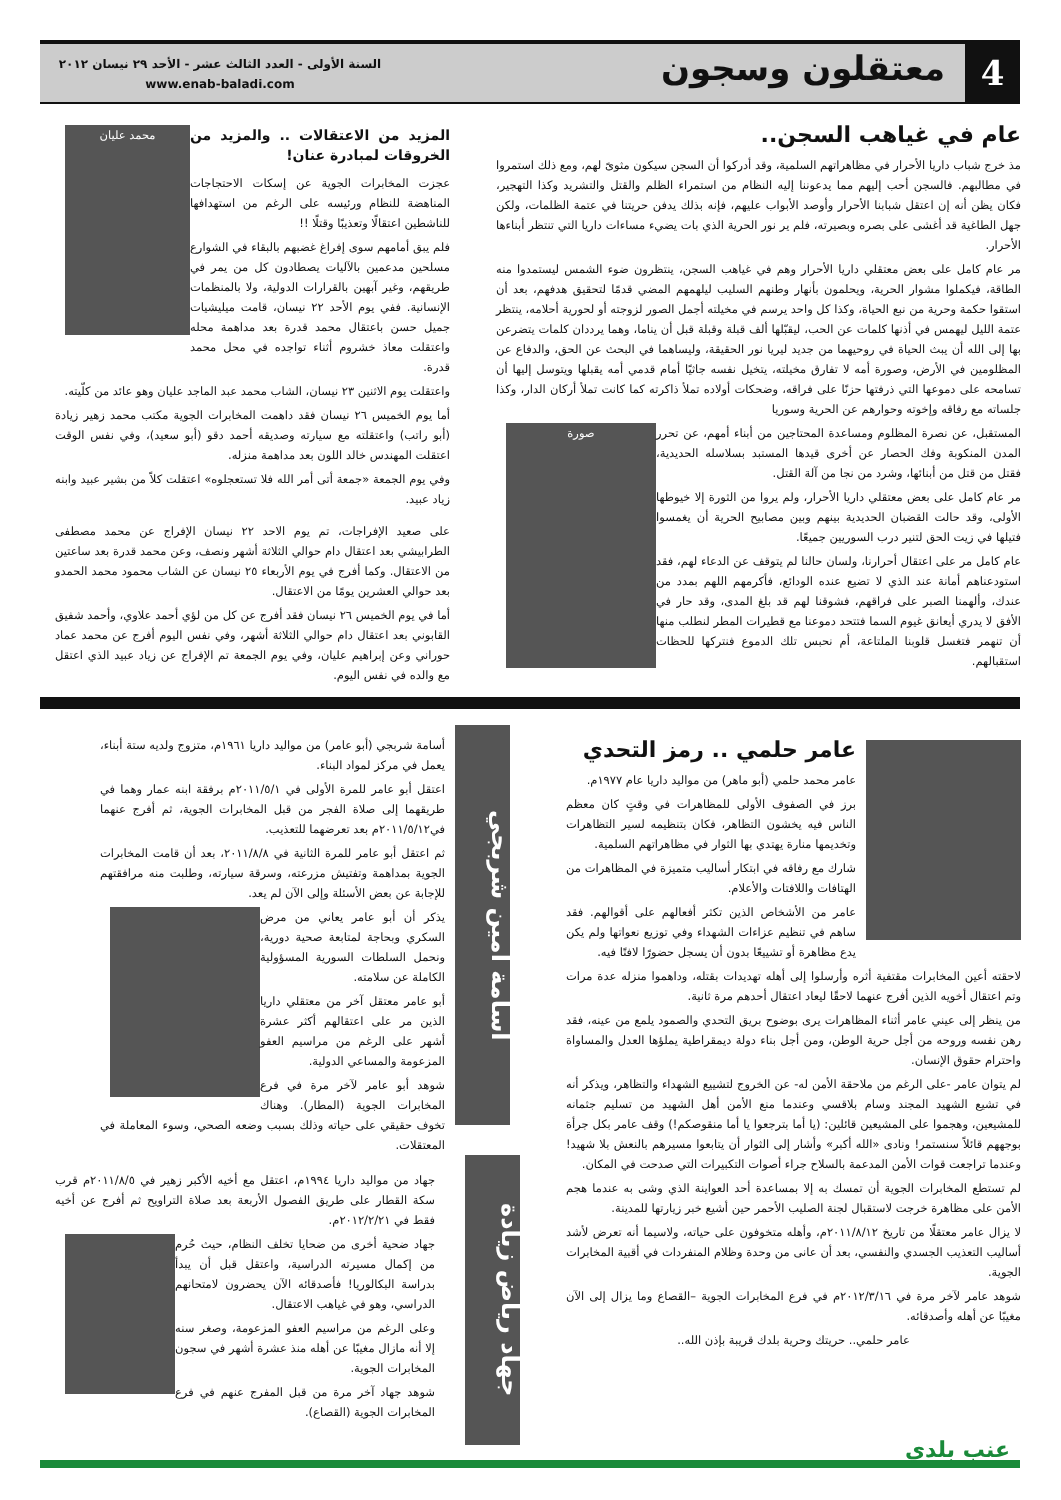4
معتقلون وسجون
السنة الأولى - العدد الثالث عشر - الأحد ٢٩ نيسان ٢٠١٢
www.enab-baladi.com
عام في غياهب السجن..
مذ خرج شباب داريا الأحرار في مظاهراتهم السلمية، وقد أدركوا أن السجن سيكون مثوىً لهم، ومع ذلك استمروا في مطالبهم. فالسجن أحب إليهم مما يدعوننا إليه النظام من استمراء الظلم والقتل والتشريد وكذا التهجير، فكان يظن أنه إن اعتقل شبابنا الأحرار وأوصد الأبواب عليهم، فإنه بذلك يدفن حريتنا في عتمة الظلمات، ولكن جهل الطاغية قد أغشى على بصره وبصيرته، فلم ير نور الحرية الذي بات يضيء مساءات داريا التي تنتظر أبناءها الأحرار.
مر عام كامل على بعض معتقلي داريا الأحرار وهم في غياهب السجن، ينتظرون ضوء الشمس ليستمدوا منه الطاقة، فيكملوا مشوار الحرية، ويحلمون بأنهار وطنهم السليب ليلهمهم المضي قدمًا لتحقيق هدفهم، بعد أن استقوا حكمة وحرية من نبع الحياة، وكذا كل واحد يرسم في مخيلته أجمل الصور لزوجته أو لحورية أحلامه، ينتظر عتمة الليل ليهمس في أذنها كلمات عن الحب، ليقبّلها ألف قبلة وقبلة قبل أن يناما، وهما يرددان كلمات يتضرعن بها إلى الله أن يبث الحياة في روحيهما من جديد ليريا نور الحقيقة، وليساهما في البحث عن الحق، والدفاع عن المظلومين في الأرض، وصورة أمه لا تفارق مخيلته، يتخيل نفسه جاثيًا أمام قدمي أمه يقبلها ويتوسل إليها أن تسامحه على دموعها التي ذرفتها حزنًا على فراقه، وضحكات أولاده تملأ ذاكرته كما كانت تملأ أركان الدار، وكذا جلساته مع رفاقه وإخوته وحوارهم عن الحرية وسوريا
صورة
المستقبل، عن نصرة المظلوم ومساعدة المحتاجين من أبناء أمهم، عن تحرر المدن المنكوبة وفك الحصار عن أخرى قيدها المستبد بسلاسله الحديدية، فقتل من قتل من أبنائها، وشرد من نجا من آلة القتل.
مر عام كامل على بعض معتقلي داريا الأحرار، ولم يروا من الثورة إلا خيوطها الأولى، وقد حالت القضبان الحديدية بينهم وبين مصابيح الحرية أن يغمسوا فتيلها في زيت الحق لتنير درب السوريين جميعًا.
عام كامل مر على اعتقال أحرارنا، ولسان حالنا لم يتوقف عن الدعاء لهم، فقد استودعناهم أمانة عند الذي لا تضيع عنده الودائع، فأكرمهم اللهم بمدد من عندك، وألهمنا الصبر على فراقهم، فشوقنا لهم قد بلغ المدى، وقد حار في الأفق لا يدري أيعانق غيوم السما فتتحد دموعنا مع قطيرات المطر لنطلب منها أن تنهمر فتغسل قلوبنا الملتاعة، أم نحبس تلك الدموع فنتركها للحظات استقبالهم.
محمد عليان
المزيد من الاعتقالات .. والمزيد من الخروقات لمبادرة عنان!
عجزت المخابرات الجوية عن إسكات الاحتجاجات المناهضة للنظام ورئيسه على الرغم من استهدافها للناشطين اعتقالًا وتعذيبًا وقتلًا !!
فلم يبق أمامهم سوى إفراغ غضبهم بالبقاء في الشوارع مسلحين مدعمين بالآليات يصطادون كل من يمر في طريقهم، وغير آبهين بالقرارات الدولية، ولا بالمنظمات الإنسانية. ففي يوم الأحد ٢٢ نيسان، قامت ميليشيات جميل حسن باعتقال محمد قدرة بعد مداهمة محله واعتقلت معاذ خشروم أثناء تواجده في محل محمد قدرة.
واعتقلت يوم الاثنين ٢٣ نيسان، الشاب محمد عبد الماجد عليان وهو عائد من كلّيته.
أما يوم الخميس ٢٦ نيسان فقد داهمت المخابرات الجوية مكتب محمد زهير زيادة (أبو راتب) واعتقلته مع سيارته وصديقه أحمد دقو (أبو سعيد)، وفي نفس الوقت اعتقلت المهندس خالد اللون بعد مداهمة منزله.
وفي يوم الجمعة «جمعة أتى أمر الله فلا تستعجلوه» اعتقلت كلاً من بشير عبيد وابنه زياد عبيد.
على صعيد الإفراجات، تم يوم الاحد ٢٢ نيسان الإفراج عن محمد مصطفى الطرابيشي بعد اعتقال دام حوالي الثلاثة أشهر ونصف، وعن محمد قدرة بعد ساعتين من الاعتقال. وكما أفرج في يوم الأربعاء ٢٥ نيسان عن الشاب محمود محمد الحمدو بعد حوالي العشرين يومًا من الاعتقال.
أما في يوم الخميس ٢٦ نيسان فقد أفرج عن كل من لؤي أحمد علاوي، وأحمد شفيق القابوني بعد اعتقال دام حوالي الثلاثة أشهر، وفي نفس اليوم أفرج عن محمد عماد حوراني وعن إبراهيم عليان، وفي يوم الجمعة تم الإفراج عن زياد عبيد الذي اعتقل مع والده في نفس اليوم.
عامر حلمي .. رمز التحدي
عامر محمد حلمي (أبو ماهر) من مواليد داريا عام ١٩٧٧م.
برز في الصفوف الأولى للمظاهرات في وقتٍ كان معظم الناس فيه يخشون التظاهر، فكان بتنظيمه لسير التظاهرات وتخديمها منارة يهتدي بها الثوار في مظاهراتهم السلمية.
شارك مع رفاقه في ابتكار أساليب متميزة في المظاهرات من الهتافات واللافتات والأعلام.
عامر من الأشخاص الذين تكثر أفعالهم على أقوالهم. فقد ساهم في تنظيم عزاءات الشهداء وفي توزيع نعواتها ولم يكن يدع مظاهرة أو تشييعًا بدون أن يسجل حضورًا لافتًا فيه.
لاحقته أعين المخابرات مقتفية أثره وأرسلوا إلى أهله تهديدات بقتله، وداهموا منزله عدة مرات وتم اعتقال أخويه الذين أفرج عنهما لاحقًا ليعاد اعتقال أحدهم مرة ثانية.
من ينظر إلى عيني عامر أثناء المظاهرات يرى بوضوح بريق التحدي والصمود يلمع من عينه، فقد رهن نفسه وروحه من أجل حرية الوطن، ومن أجل بناء دولة ديمقراطية يملؤها العدل والمساواة واحترام حقوق الإنسان.
لم يتوان عامر -على الرغم من ملاحقة الأمن له- عن الخروج لتشييع الشهداء والتظاهر، ويذكر أنه في تشيع الشهيد المجند وسام بلاقسي وعندما منع الأمن أهل الشهيد من تسليم جثمانه للمشيعين، وهجموا على المشيعين قائلين: (يا أما بترجعوا يا أما منقوصكم!) وقف عامر بكل جرأة بوجههم قائلاً سنستمر! ونادى «الله أكبر» وأشار إلى الثوار أن يتابعوا مسيرهم بالنعش بلا شهيد! وعندما تراجعت قوات الأمن المدعمة بالسلاح جراء أصوات التكبيرات التي صدحت في المكان.
لم تستطع المخابرات الجوية أن تمسك به إلا بمساعدة أحد العواينة الذي وشى به عندما هجم الأمن على مظاهرة خرجت لاستقبال لجنة الصليب الأحمر حين أشيع خبر زيارتها للمدينة.
لا يزال عامر معتقلًا من تاريخ ٢٠١١/٨/١٢م، وأهله متخوفون على حياته، ولاسيما أنه تعرض لأشد أساليب التعذيب الجسدي والنفسي، بعد أن عانى من وحدة وظلام المنفردات في أقبية المخابرات الجوية.
شوهد عامر لآخر مرة في ٢٠١٢/٣/١٦م في فرع المخابرات الجوية –القصاع وما يزال إلى الآن مغيبًا عن أهله وأصدقائه.
عامر حلمي.. حريتك وحرية بلدك قريبة بإذن الله..
أسامة أمين شربجي
أسامة شربجي (أبو عامر) من مواليد داريا ١٩٦١م، متزوج ولديه ستة أبناء، يعمل في مركز لمواد البناء.
اعتقل أبو عامر للمرة الأولى في ٢٠١١/٥/١م برفقة ابنه عمار وهما في طريقهما إلى صلاة الفجر من قبل المخابرات الجوية، ثم أفرج عنهما في٢٠١١/٥/١٢م بعد تعرضهما للتعذيب.
ثم اعتقل أبو عامر للمرة الثانية في ٢٠١١/٨/٨، بعد أن قامت المخابرات الجوية بمداهمة وتفتيش مزرعته، وسرقة سيارته، وطلبت منه مرافقتهم للإجابة عن بعض الأسئلة وإلى الآن لم يعد.
يذكر أن أبو عامر يعاني من مرض السكري وبحاجة لمتابعة صحية دورية، ونحمل السلطات السورية المسؤولية الكاملة عن سلامته.
أبو عامر معتقل آخر من معتقلي داريا الذين مر على اعتقالهم أكثر عشرة أشهر على الرغم من مراسيم العفو المزعومة والمساعي الدولية.
شوهد أبو عامر لآخر مرة في فرع المخابرات الجوية (المطار). وهناك تخوف حقيقي على حياته وذلك بسبب وضعه الصحي، وسوء المعاملة في المعتقلات.
جهاد رياض زيادة
جهاد من مواليد داريا ١٩٩٤م، اعتقل مع أخيه الأكبر زهير في ٢٠١١/٨/٥م قرب سكة القطار على طريق الفصول الأربعة بعد صلاة التراويح ثم أفرج عن أخيه فقط في ٢٠١٢/٢/٢١م.
جهاد ضحية أخرى من ضحايا تخلف النظام، حيث حُرم من إكمال مسيرته الدراسية، واعتقل قبل أن يبدأ بدراسة البكالوريا! فأصدقائه الآن يحضرون لامتحانهم الدراسي، وهو في غياهب الاعتقال.
وعلى الرغم من مراسيم العفو المزعومة، وصغر سنه إلا أنه مازال مغيبًا عن أهله منذ عشرة أشهر في سجون المخابرات الجوية.
شوهد جهاد آخر مرة من قبل المفرج عنهم في فرع المخابرات الجوية (القصاع).
عنب بلدي